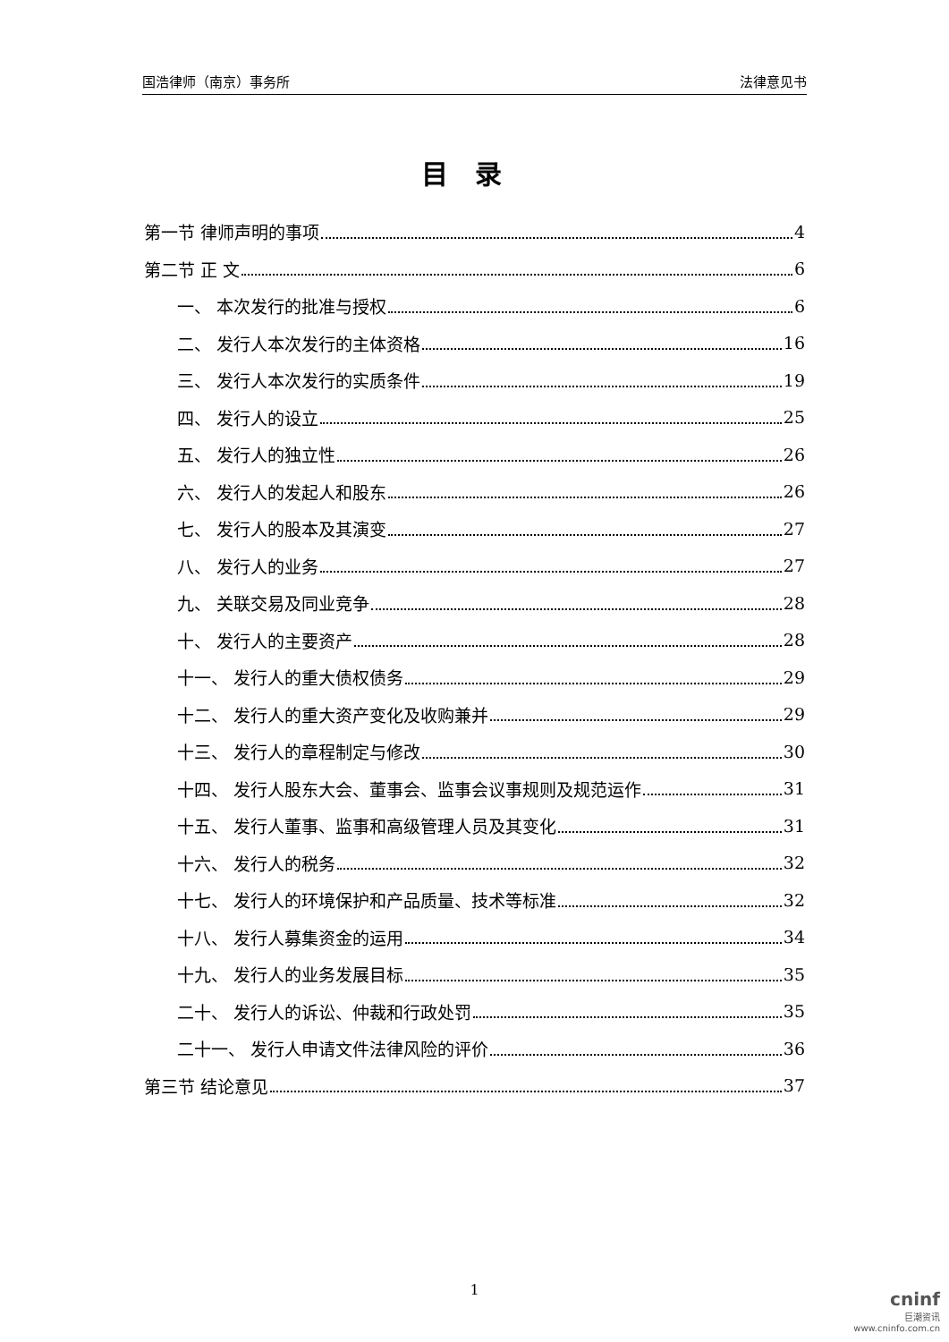国浩律师（南京）事务所 法律意见书
目录
第一节 律师声明的事项 4
第二节 正 文 6
一、 本次发行的批准与授权 6
二、 发行人本次发行的主体资格 16
三、 发行人本次发行的实质条件 19
四、 发行人的设立 25
五、 发行人的独立性 26
六、 发行人的发起人和股东 26
七、 发行人的股本及其演变 27
八、 发行人的业务 27
九、 关联交易及同业竞争 28
十、 发行人的主要资产 28
十一、 发行人的重大债权债务 29
十二、 发行人的重大资产变化及收购兼并 29
十三、 发行人的章程制定与修改 30
十四、 发行人股东大会、董事会、监事会议事规则及规范运作 31
十五、 发行人董事、监事和高级管理人员及其变化 31
十六、 发行人的税务 32
十七、 发行人的环境保护和产品质量、技术等标准 32
十八、 发行人募集资金的运用 34
十九、 发行人的业务发展目标 35
二十、 发行人的诉讼、仲裁和行政处罚 35
二十一、 发行人申请文件法律风险的评价 36
第三节 结论意见 37
1
cninf
巨潮资讯
www.cninfo.com.cn